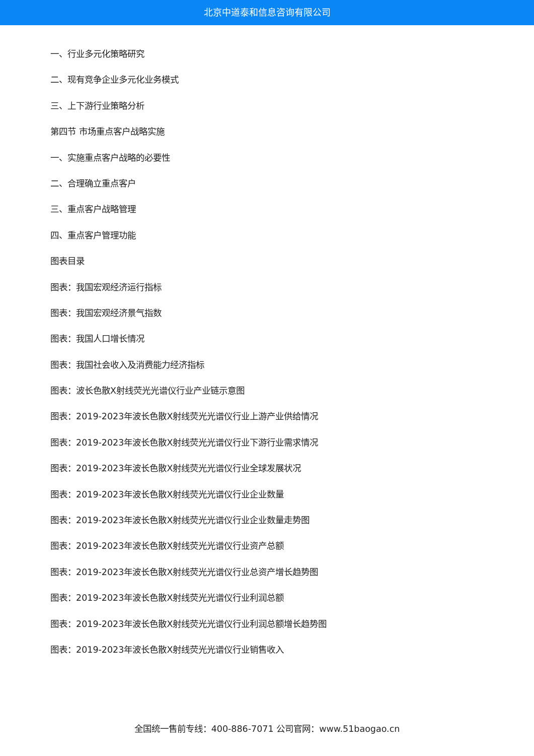北京中道泰和信息咨询有限公司
一、行业多元化策略研究
二、现有竞争企业多元化业务模式
三、上下游行业策略分析
第四节 市场重点客户战略实施
一、实施重点客户战略的必要性
二、合理确立重点客户
三、重点客户战略管理
四、重点客户管理功能
图表目录
图表：我国宏观经济运行指标
图表：我国宏观经济景气指数
图表：我国人口增长情况
图表：我国社会收入及消费能力经济指标
图表：波长色散X射线荧光光谱仪行业产业链示意图
图表：2019-2023年波长色散X射线荧光光谱仪行业上游产业供给情况
图表：2019-2023年波长色散X射线荧光光谱仪行业下游行业需求情况
图表：2019-2023年波长色散X射线荧光光谱仪行业全球发展状况
图表：2019-2023年波长色散X射线荧光光谱仪行业企业数量
图表：2019-2023年波长色散X射线荧光光谱仪行业企业数量走势图
图表：2019-2023年波长色散X射线荧光光谱仪行业资产总额
图表：2019-2023年波长色散X射线荧光光谱仪行业总资产增长趋势图
图表：2019-2023年波长色散X射线荧光光谱仪行业利润总额
图表：2019-2023年波长色散X射线荧光光谱仪行业利润总额增长趋势图
图表：2019-2023年波长色散X射线荧光光谱仪行业销售收入
全国统一售前专线：400-886-7071 公司官网：www.51baogao.cn